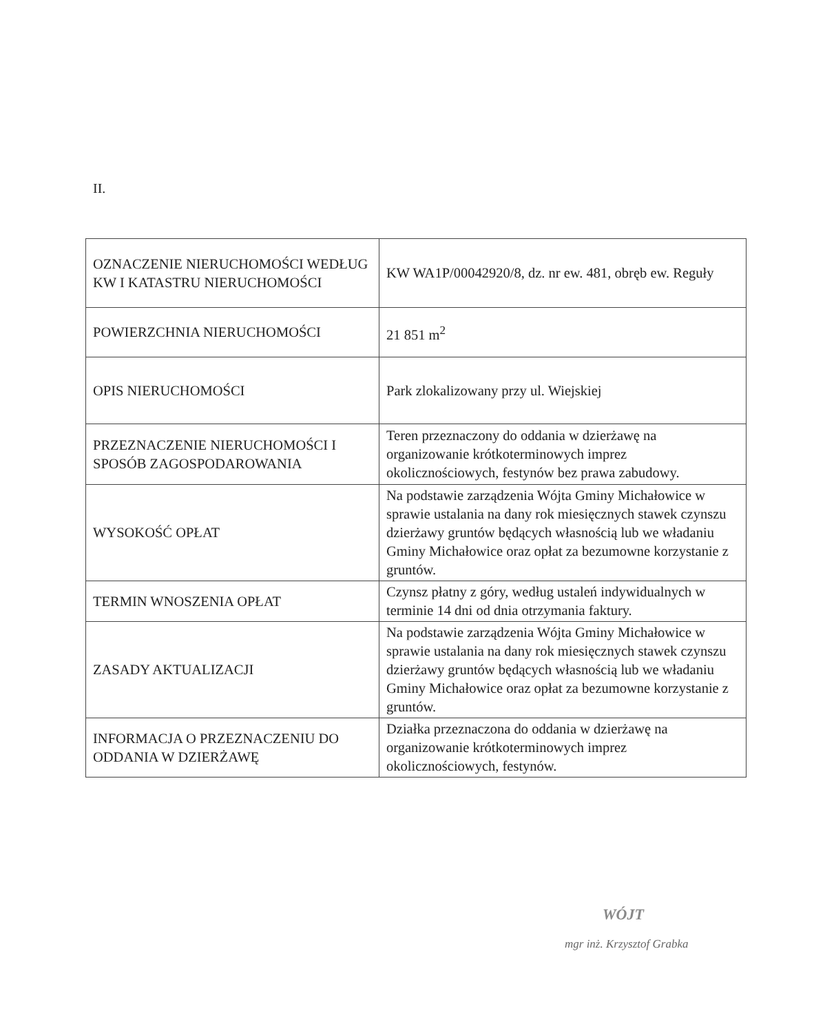II.
| OZNACZENIE NIERUCHOMOŚCI WEDŁUG KW I KATASTRU NIERUCHOMOŚCI | KW WA1P/00042920/8, dz. nr ew. 481, obręb ew. Reguły |
| POWIERZCHNIA NIERUCHOMOŚCI | 21 851 m<sup>2</sup> |
| OPIS NIERUCHOMOŚCI | Park zlokalizowany przy ul. Wiejskiej |
| PRZEZNACZENIE NIERUCHOMOŚCI I SPOSÓB ZAGOSPODAROWANIA | Teren przeznaczony do oddania w dzierżawę na organizowanie krótkoterminowych imprez okolicznościowych, festynów bez prawa zabudowy. |
| WYSOKOŚĆ OPŁAT | Na podstawie zarządzenia Wójta Gminy Michałowice w sprawie ustalania na dany rok miesięcznych stawek czynszu dzierżawy gruntów będących własnością lub we władaniu Gminy Michałowice oraz opłat za bezumowne korzystanie z gruntów. |
| TERMIN WNOSZENIA OPŁAT | Czynsz płatny z góry, według ustaleń indywidualnych w terminie 14 dni od dnia otrzymania faktury. |
| ZASADY AKTUALIZACJI | Na podstawie zarządzenia Wójta Gminy Michałowice w sprawie ustalania na dany rok miesięcznych stawek czynszu dzierżawy gruntów będących własnością lub we władaniu Gminy Michałowice oraz opłat za bezumowne korzystanie z gruntów. |
| INFORMACJA O PRZEZNACZENIU DO ODDANIA W DZIERŻAWĘ | Działka przeznaczona do oddania w dzierżawę na organizowanie krótkoterminowych imprez okolicznościowych, festynów. |
WÓJT
mgr inż. Krzysztof Grabka